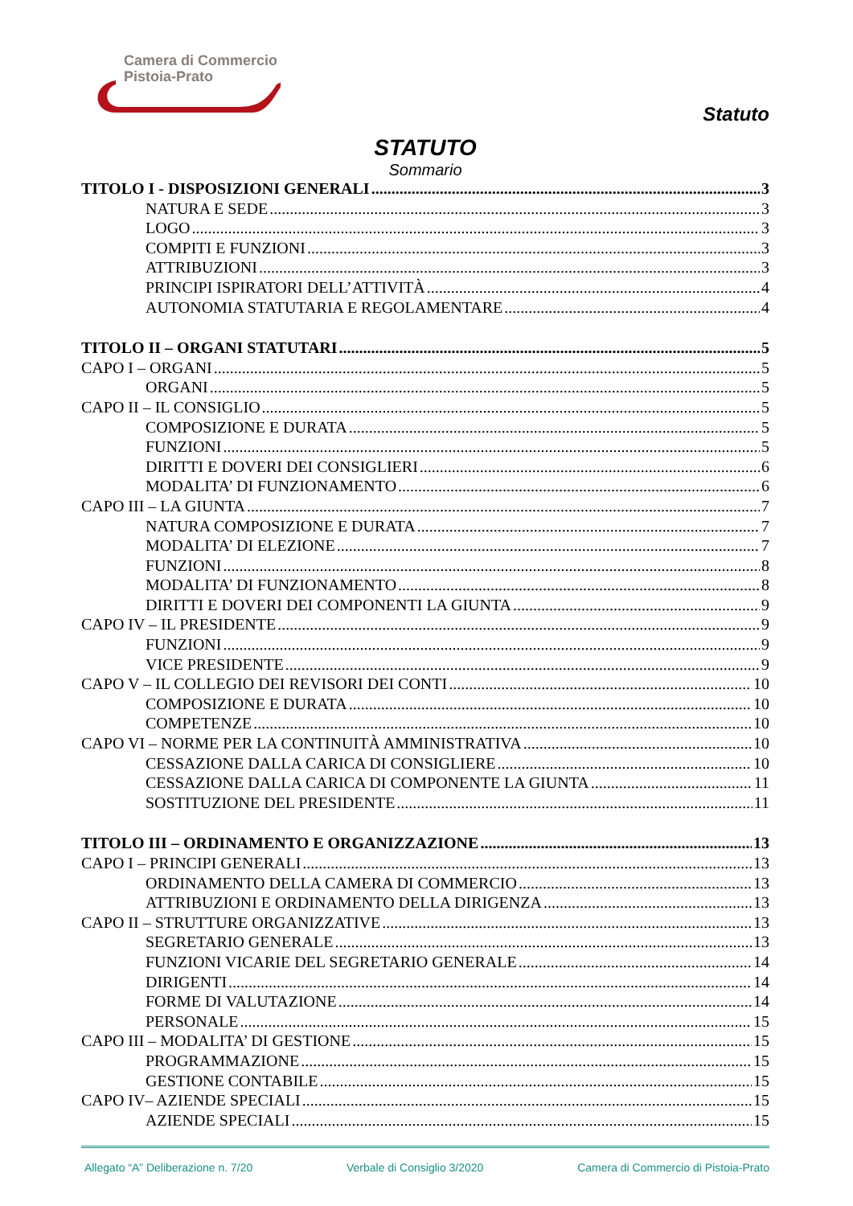Camera di Commercio
Pistoia-Prato
Statuto
STATUTO
Sommario
TITOLO I - DISPOSIZIONI GENERALI 3
NATURA E SEDE 3
LOGO 3
COMPITI E FUNZIONI 3
ATTRIBUZIONI 3
PRINCIPI ISPIRATORI DELL’ATTIVITÀ 4
AUTONOMIA STATUTARIA E REGOLAMENTARE 4
TITOLO II – ORGANI STATUTARI 5
CAPO I – ORGANI 5
ORGANI 5
CAPO II – IL CONSIGLIO 5
COMPOSIZIONE E DURATA 5
FUNZIONI 5
DIRITTI E DOVERI DEI CONSIGLIERI 6
MODALITA’ DI FUNZIONAMENTO 6
CAPO III – LA GIUNTA 7
NATURA COMPOSIZIONE E DURATA 7
MODALITA’ DI ELEZIONE 7
FUNZIONI 8
MODALITA’ DI FUNZIONAMENTO 8
DIRITTI E DOVERI DEI COMPONENTI LA GIUNTA 9
CAPO IV – IL PRESIDENTE 9
FUNZIONI 9
VICE PRESIDENTE 9
CAPO V – IL COLLEGIO DEI REVISORI DEI CONTI 10
COMPOSIZIONE E DURATA 10
COMPETENZE 10
CAPO VI – NORME PER LA CONTINUITÀ AMMINISTRATIVA 10
CESSAZIONE DALLA CARICA DI CONSIGLIERE 10
CESSAZIONE DALLA CARICA DI COMPONENTE LA GIUNTA 11
SOSTITUZIONE DEL PRESIDENTE 11
TITOLO III – ORDINAMENTO E ORGANIZZAZIONE 13
CAPO I – PRINCIPI GENERALI 13
ORDINAMENTO DELLA CAMERA DI COMMERCIO 13
ATTRIBUZIONI E ORDINAMENTO DELLA DIRIGENZA 13
CAPO II – STRUTTURE ORGANIZZATIVE 13
SEGRETARIO GENERALE 13
FUNZIONI VICARIE DEL SEGRETARIO GENERALE 14
DIRIGENTI 14
FORME DI VALUTAZIONE 14
PERSONALE 15
CAPO III – MODALITA’ DI GESTIONE 15
PROGRAMMAZIONE 15
GESTIONE CONTABILE 15
CAPO IV– AZIENDE SPECIALI 15
AZIENDE SPECIALI 15
Allegato “A” Deliberazione n. 7/20 Verbale di Consiglio 3/2020 Camera di Commercio di Pistoia-Prato